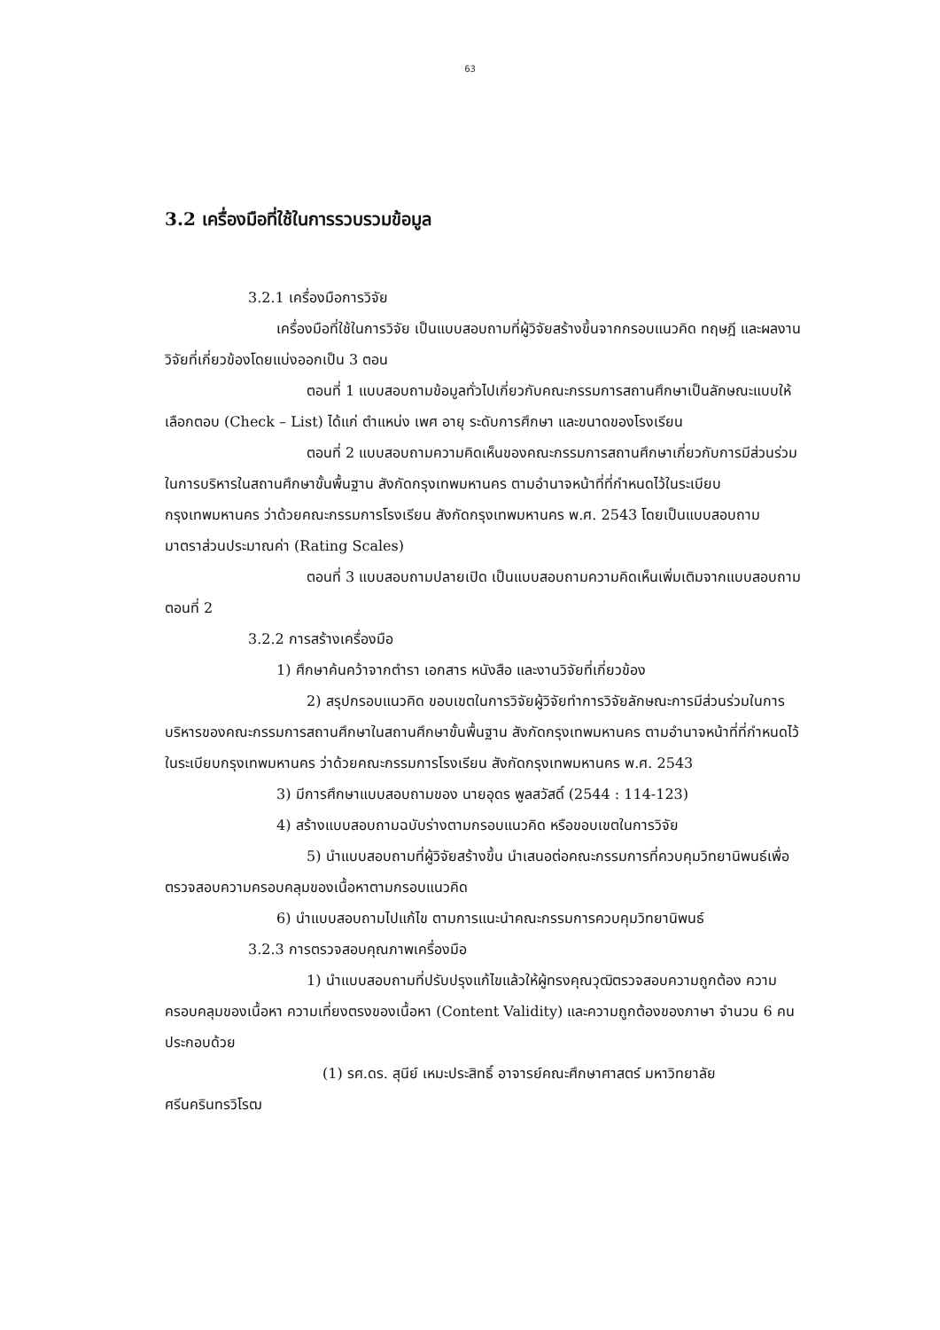63
3.2 เครื่องมือที่ใช้ในการรวบรวมข้อมูล
3.2.1 เครื่องมือการวิจัย
เครื่องมือที่ใช้ในการวิจัย เป็นแบบสอบถามที่ผู้วิจัยสร้างขึ้นจากกรอบแนวคิด ทฤษฎี และผลงานวิจัยที่เกี่ยวข้องโดยแบ่งออกเป็น 3 ตอน
ตอนที่ 1 แบบสอบถามข้อมูลทั่วไปเกี่ยวกับคณะกรรมการสถานศึกษาเป็นลักษณะแบบให้เลือกตอบ (Check – List) ได้แก่ ตำแหน่ง เพศ อายุ ระดับการศึกษา และขนาดของโรงเรียน
ตอนที่ 2 แบบสอบถามความคิดเห็นของคณะกรรมการสถานศึกษาเกี่ยวกับการมีส่วนร่วมในการบริหารในสถานศึกษาขั้นพื้นฐาน สังกัดกรุงเทพมหานคร ตามอำนาจหน้าที่ที่กำหนดไว้ในระเบียบกรุงเทพมหานคร ว่าด้วยคณะกรรมการโรงเรียน สังกัดกรุงเทพมหานคร พ.ศ. 2543 โดยเป็นแบบสอบถามมาตราส่วนประมาณค่า (Rating Scales)
ตอนที่ 3 แบบสอบถามปลายเปิด เป็นแบบสอบถามความคิดเห็นเพิ่มเติมจากแบบสอบถามตอนที่ 2
3.2.2 การสร้างเครื่องมือ
1) ศึกษาค้นคว้าจากตำรา เอกสาร หนังสือ และงานวิจัยที่เกี่ยวข้อง
2) สรุปกรอบแนวคิด ขอบเขตในการวิจัยผู้วิจัยทำการวิจัยลักษณะการมีส่วนร่วมในการบริหารของคณะกรรมการสถานศึกษาในสถานศึกษาขั้นพื้นฐาน สังกัดกรุงเทพมหานคร ตามอำนาจหน้าที่ที่กำหนดไว้ในระเบียบกรุงเทพมหานคร ว่าด้วยคณะกรรมการโรงเรียน สังกัดกรุงเทพมหานคร พ.ศ. 2543
3) มีการศึกษาแบบสอบถามของ นายอุดร พูลสวัสดิ์ (2544 : 114-123)
4) สร้างแบบสอบถามฉบับร่างตามกรอบแนวคิด หรือขอบเขตในการวิจัย
5) นำแบบสอบถามที่ผู้วิจัยสร้างขึ้น นำเสนอต่อคณะกรรมการที่ควบคุมวิทยานิพนธ์เพื่อตรวจสอบความครอบคลุมของเนื้อหาตามกรอบแนวคิด
6) นำแบบสอบถามไปแก้ไข ตามการแนะนำคณะกรรมการควบคุมวิทยานิพนธ์
3.2.3 การตรวจสอบคุณภาพเครื่องมือ
1) นำแบบสอบถามที่ปรับปรุงแก้ไขแล้วให้ผู้ทรงคุณวุฒิตรวจสอบความถูกต้อง ความครอบคลุมของเนื้อหา ความเที่ยงตรงของเนื้อหา (Content Validity) และความถูกต้องของภาษา จำนวน 6 คน ประกอบด้วย
(1) รศ.ดร. สุนีย์ เหมะประสิทธิ์ อาจารย์คณะศึกษาศาสตร์ มหาวิทยาลัยศรีนครินทรวิโรฒ